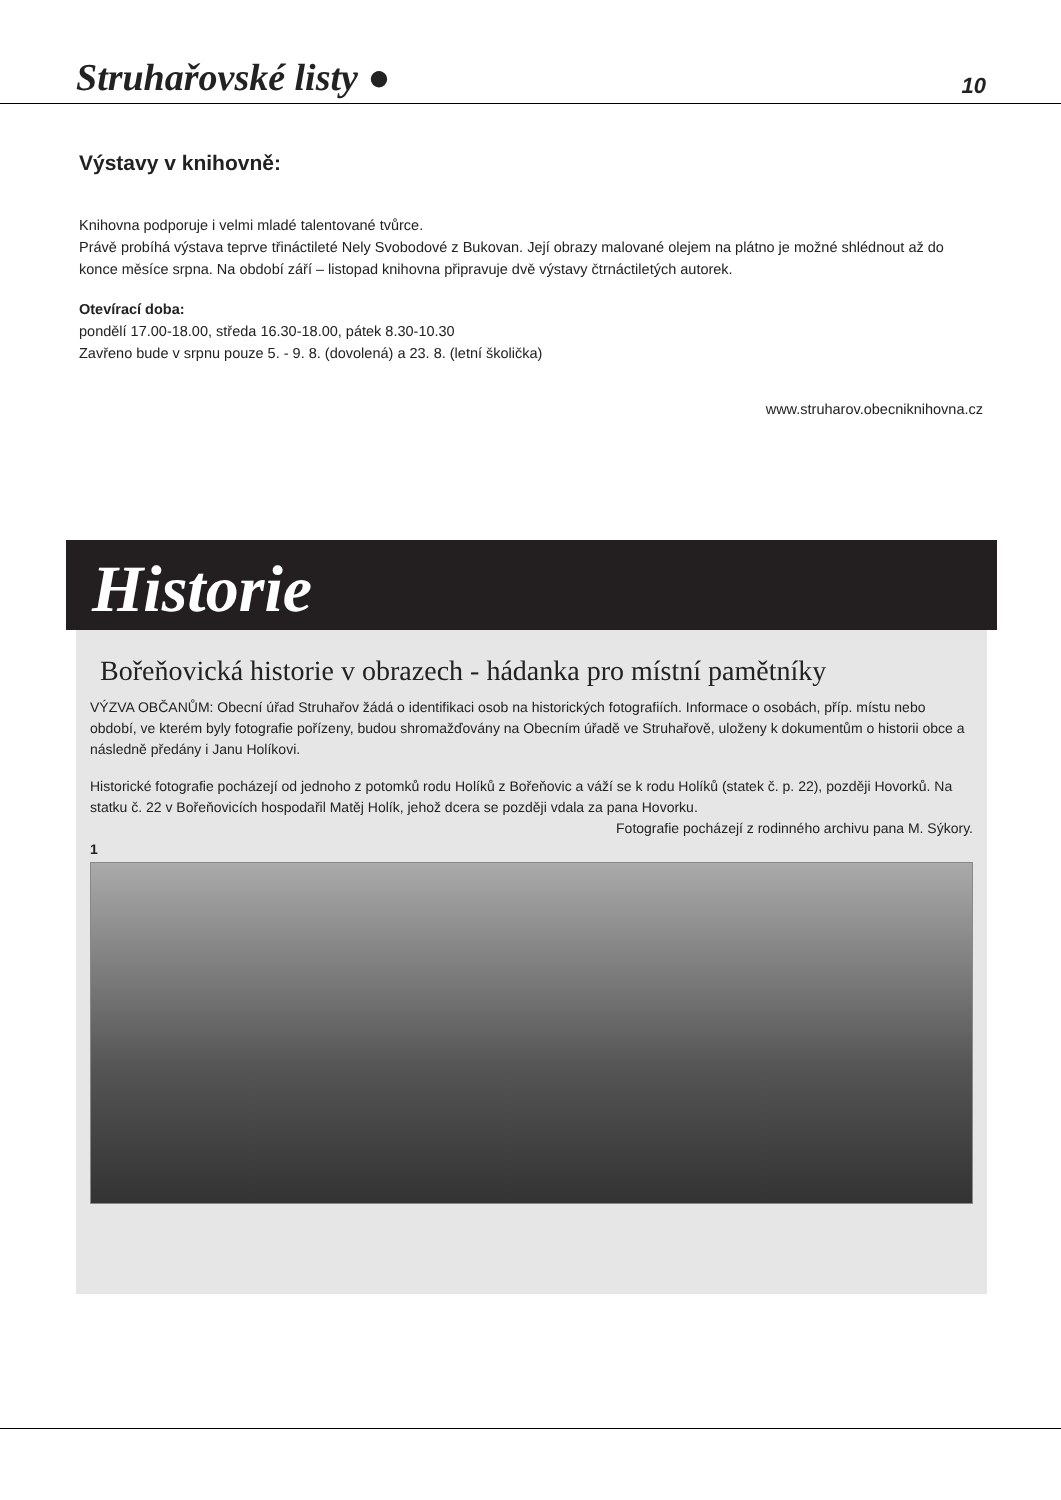Struhařovské listy ● 10
Výstavy v knihovně:
Knihovna podporuje i velmi mladé talentované tvůrce.
Právě probíhá výstava teprve třináctileté Nely Svobodové z Bukovan. Její obrazy malované olejem na plátno je možné shlédnout až do konce měsíce srpna. Na období září – listopad knihovna připravuje dvě výstavy čtrnáctiletých autorek.
Otevírací doba:
pondělí 17.00-18.00, středa 16.30-18.00, pátek 8.30-10.30
Zavřeno bude v srpnu pouze 5. - 9. 8. (dovolená) a 23. 8. (letní školička)
www.struharov.obecniknihovna.cz
Historie
Bořeňovická historie v obrazech - hádanka pro místní pamětníky
VÝZVA OBČANŮM: Obecní úřad Struhařov žádá o identifikaci osob na historických fotografiích. Informace o osobách, příp. místu nebo období, ve kterém byly fotografie pořízeny, budou shromažďovány na Obecním úřadě ve Struhařově, uloženy k dokumentům o historii obce a následně předány i Janu Holíkovi.
Historické fotografie pocházejí od jednoho z potomků rodu Holíků z Bořeňovic a váží se k rodu Holíků (statek č. p. 22), později Hovorků. Na statku č. 22 v Bořeňovicích hospodařil Matěj Holík, jehož dcera se později vdala za pana Hovorku.
Fotografie pocházejí z rodinného archivu pana M. Sýkory.
1